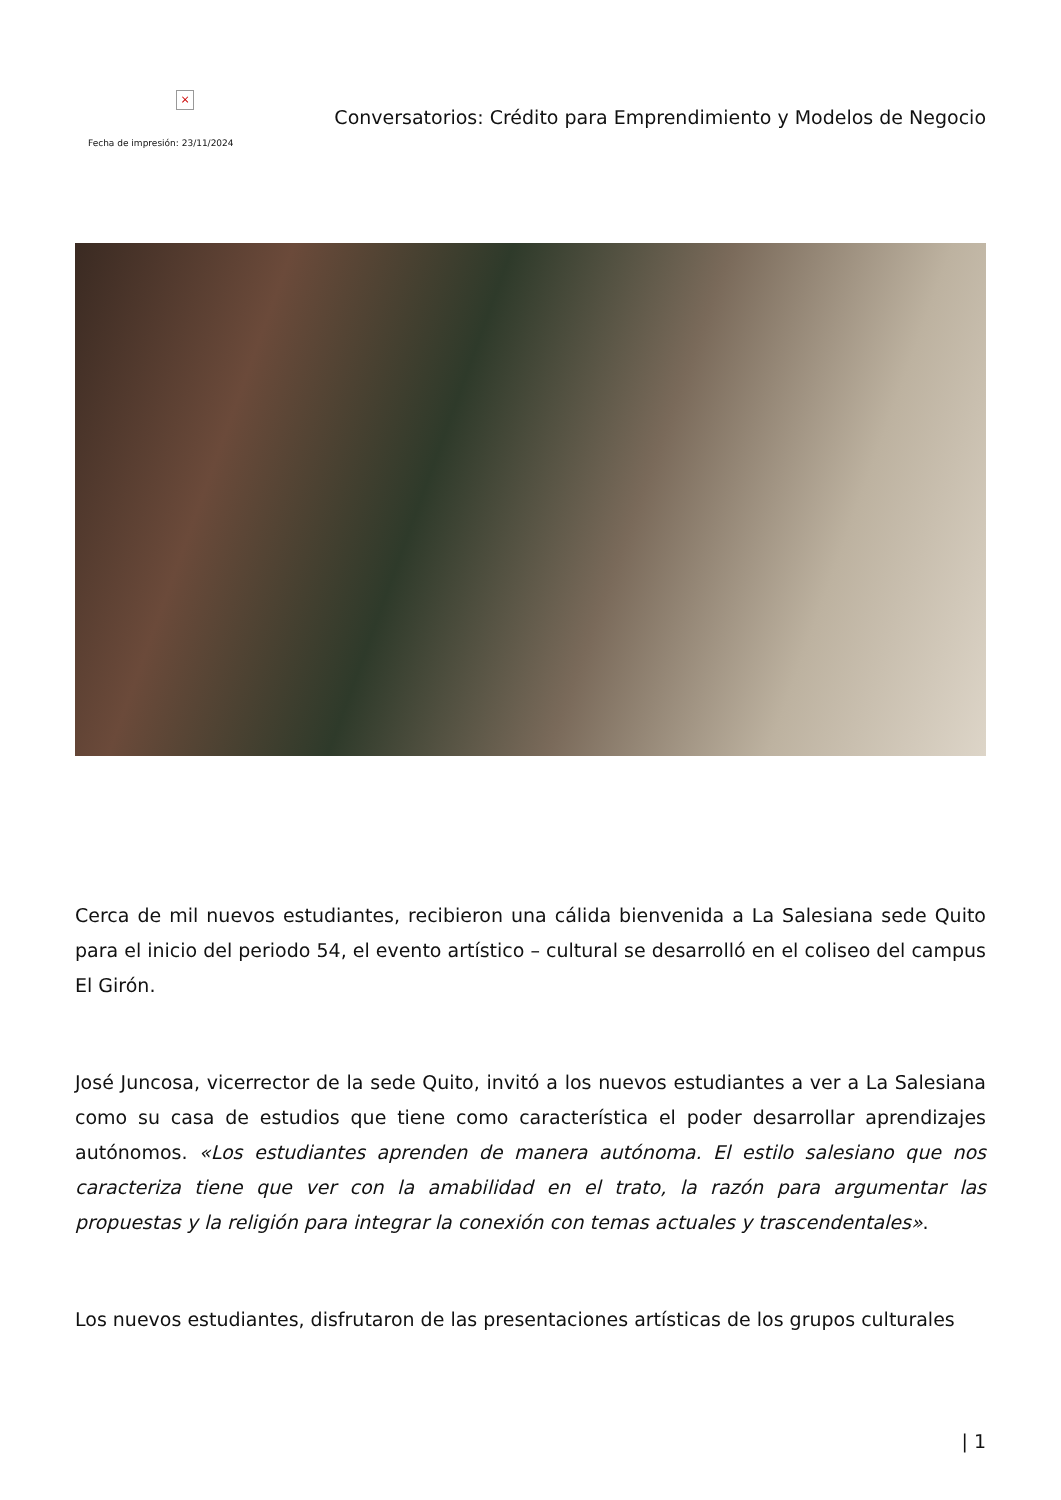×
Fecha de impresión: 23/11/2024
Conversatorios: Crédito para Emprendimiento y Modelos de Negocio
Cerca de mil nuevos estudiantes, recibieron una cálida bienvenida a La Salesiana sede Quito para el inicio del periodo 54, el evento artístico – cultural se desarrolló en el coliseo del campus El Girón.
José Juncosa, vicerrector de la sede Quito, invitó a los nuevos estudiantes a ver a La Salesiana como su casa de estudios que tiene como característica el poder desarrollar aprendizajes autónomos. «Los estudiantes aprenden de manera autónoma. El estilo salesiano que nos caracteriza tiene que ver con la amabilidad en el trato, la razón para argumentar las propuestas y la religión para integrar la conexión con temas actuales y trascendentales».
Los nuevos estudiantes, disfrutaron de las presentaciones artísticas de los grupos culturales
| 1